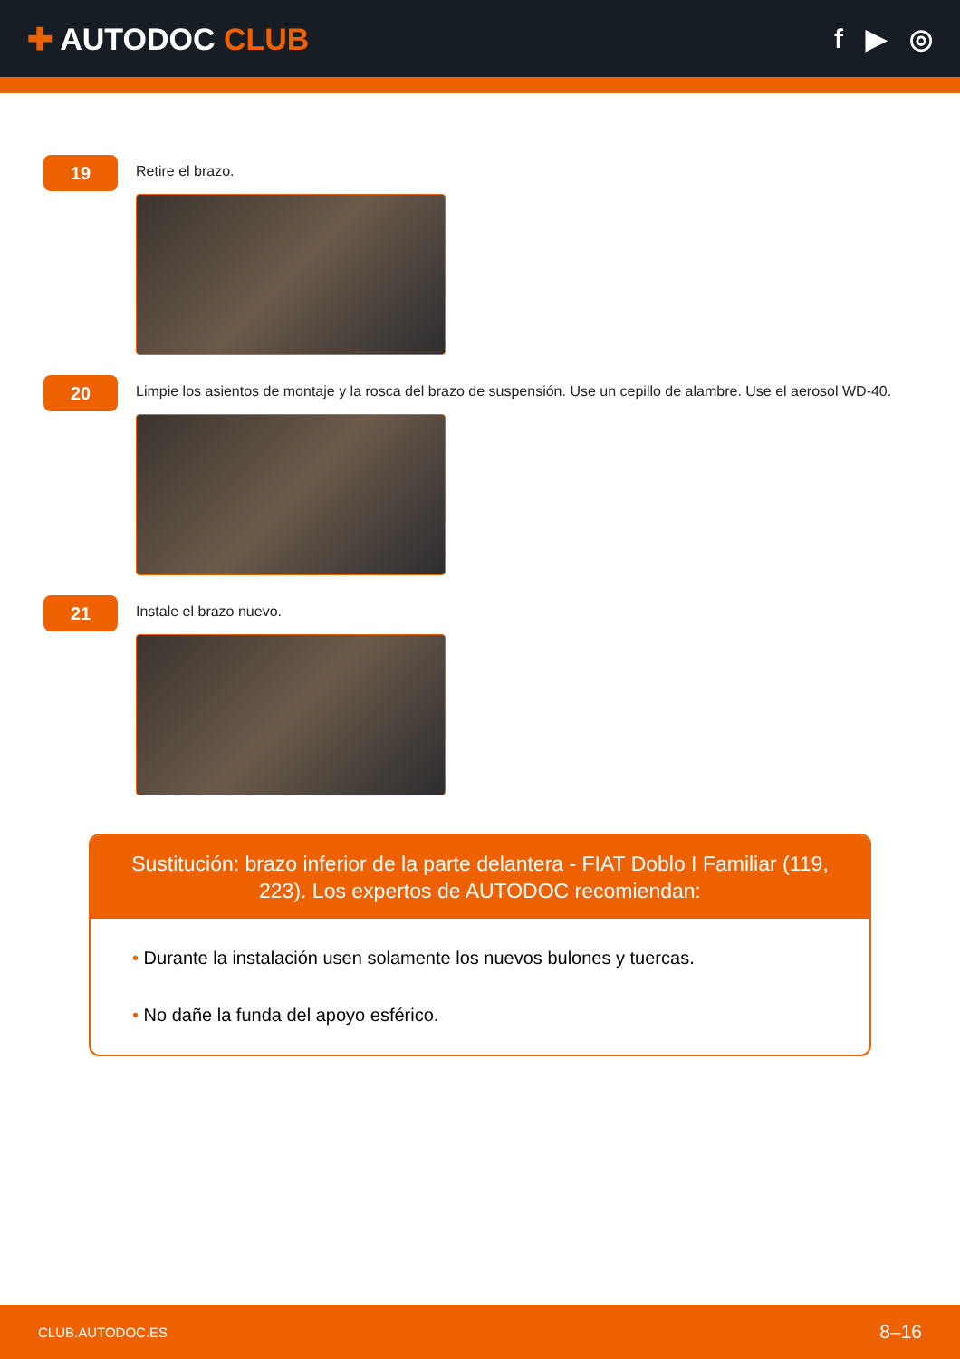✚ AUTODOC CLUB f ▶ ◎
19
Retire el brazo.
20
Limpie los asientos de montaje y la rosca del brazo de suspensión. Use un cepillo de alambre. Use el aerosol WD-40.
21
Instale el brazo nuevo.
Sustitución: brazo inferior de la parte delantera - FIAT Doblo I Familiar (119, 223). Los expertos de AUTODOC recomiendan:
• Durante la instalación usen solamente los nuevos bulones y tuercas.
• No dañe la funda del apoyo esférico.
CLUB.AUTODOC.ES 8–16